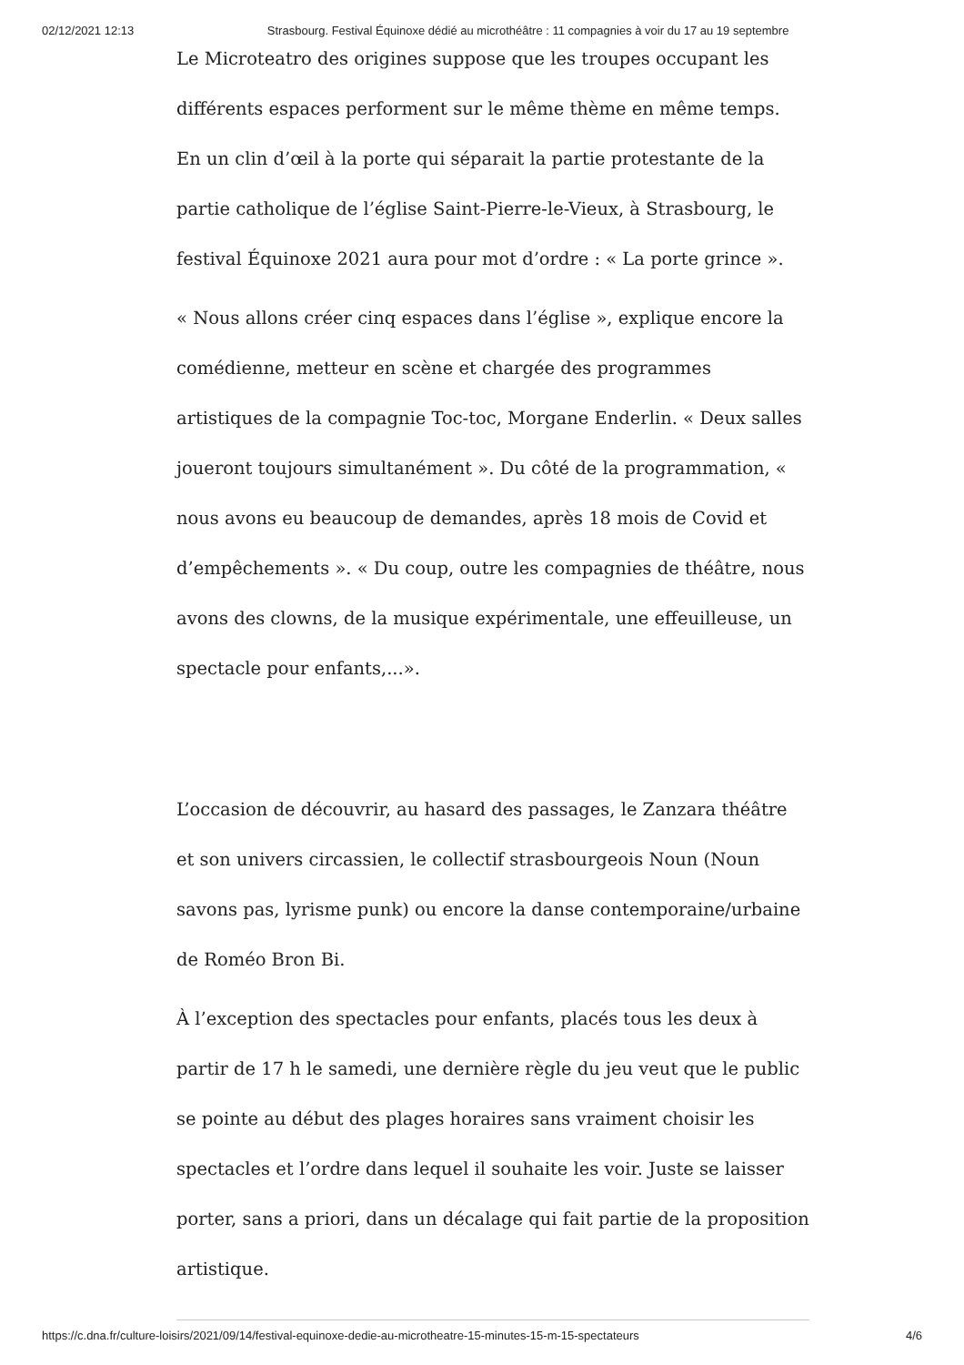02/12/2021 12:13 Strasbourg. Festival Équinoxe dédié au microthéâtre : 11 compagnies à voir du 17 au 19 septembre
Le Microteatro des origines suppose que les troupes occupant les différents espaces performent sur le même thème en même temps. En un clin d’œil à la porte qui séparait la partie protestante de la partie catholique de l’église Saint-Pierre-le-Vieux, à Strasbourg, le festival Équinoxe 2021 aura pour mot d’ordre : « La porte grince ».
« Nous allons créer cinq espaces dans l’église », explique encore la comédienne, metteur en scène et chargée des programmes artistiques de la compagnie Toc-toc, Morgane Enderlin. « Deux salles joueront toujours simultanément ». Du côté de la programmation, « nous avons eu beaucoup de demandes, après 18 mois de Covid et d’empêchements ». « Du coup, outre les compagnies de théâtre, nous avons des clowns, de la musique expérimentale, une effeuilleuse, un spectacle pour enfants,...».
L’occasion de découvrir, au hasard des passages, le Zanzara théâtre et son univers circassien, le collectif strasbourgeois Noun (Noun savons pas, lyrisme punk) ou encore la danse contemporaine/urbaine de Roméo Bron Bi.
À l’exception des spectacles pour enfants, placés tous les deux à partir de 17 h le samedi, une dernière règle du jeu veut que le public se pointe au début des plages horaires sans vraiment choisir les spectacles et l’ordre dans lequel il souhaite les voir. Juste se laisser porter, sans a priori, dans un décalage qui fait partie de la proposition artistique.
https://c.dna.fr/culture-loisirs/2021/09/14/festival-equinoxe-dedie-au-microtheatre-15-minutes-15-m-15-spectateurs 4/6